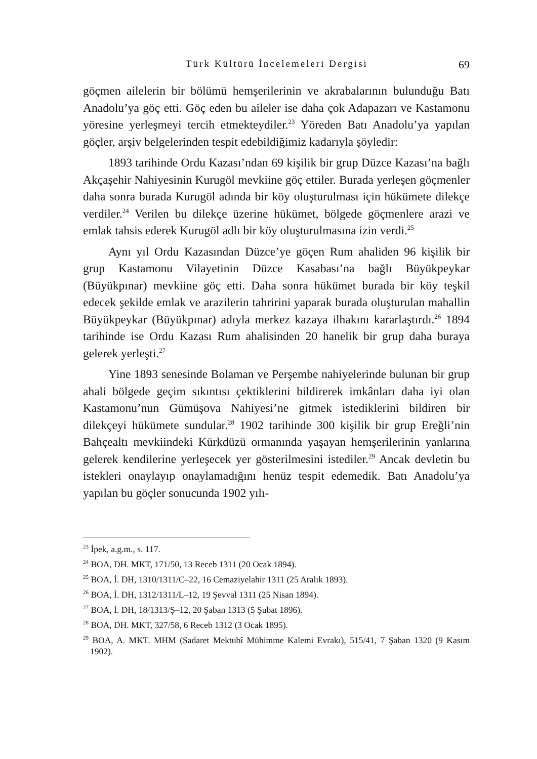Türk Kültürü İncelemeleri Dergisi 69
göçmen ailelerin bir bölümü hemşerilerinin ve akrabalarının bulunduğu Batı Anadolu’ya göç etti. Göç eden bu aileler ise daha çok Adapazarı ve Kastamonu yöresine yerleşmeyi tercih etmekteydiler.<sup>23</sup> Yöreden Batı Anadolu’ya yapılan göçler, arşiv belgelerinden tespit edebildiğimiz kadarıyla şöyledir:
1893 tarihinde Ordu Kazası’ndan 69 kişilik bir grup Düzce Kazası’na bağlı Akçaşehir Nahiyesinin Kurugöl mevkiine göç ettiler. Burada yerleşen göçmenler daha sonra burada Kurugöl adında bir köy oluşturulması için hükümete dilekçe verdiler.<sup>24</sup> Verilen bu dilekçe üzerine hükümet, bölgede göçmenlere arazi ve emlak tahsis ederek Kurugöl adlı bir köy oluşturulmasına izin verdi.<sup>25</sup>
Aynı yıl Ordu Kazasından Düzce’ye göçen Rum ahaliden 96 kişilik bir grup Kastamonu Vilayetinin Düzce Kasabası’na bağlı Büyükpeykar (Büyükpınar) mevkiine göç etti. Daha sonra hükümet burada bir köy teşkil edecek şekilde emlak ve arazilerin tahririni yaparak burada oluşturulan mahallin Büyükpeykar (Büyükpınar) adıyla merkez kazaya ilhakını kararlaştırdı.<sup>26</sup> 1894 tarihinde ise Ordu Kazası Rum ahalisinden 20 hanelik bir grup daha buraya gelerek yerleşti.<sup>27</sup>
Yine 1893 senesinde Bolaman ve Perşembe nahiyelerinde bulunan bir grup ahali bölgede geçim sıkıntısı çektiklerini bildirerek imkânları daha iyi olan Kastamonu’nun Gümüşova Nahiyesi’ne gitmek istediklerini bildiren bir dilekçeyi hükümete sundular.<sup>28</sup> 1902 tarihinde 300 kişilik bir grup Ereğli’nin Bahçealtı mevkiindeki Kürkdüzü ormanında yaşayan hemşerilerinin yanlarına gelerek kendilerine yerleşecek yer gösterilmesini istediler.<sup>29</sup> Ancak devletin bu istekleri onaylayıp onaylamadığını henüz tespit edemedik. Batı Anadolu’ya yapılan bu göçler sonucunda 1902 yılı-
<sup>23</sup> İpek, a.g.m., s. 117.
<sup>24</sup> BOA, DH. MKT, 171/50, 13 Receb 1311 (20 Ocak 1894).
<sup>25</sup> BOA, İ. DH, 1310/1311/C–22, 16 Cemaziyelahir 1311 (25 Aralık 1893).
<sup>26</sup> BOA, İ. DH, 1312/1311/L–12, 19 Şevval 1311 (25 Nisan 1894).
<sup>27</sup> BOA, İ. DH, 18/1313/Ş–12, 20 Şaban 1313 (5 Şubat 1896).
<sup>28</sup> BOA, DH. MKT, 327/58, 6 Receb 1312 (3 Ocak 1895).
<sup>29</sup> BOA, A. MKT. MHM (Sadaret Mektubî Mühimme Kalemi Evrakı), 515/41, 7 Şaban 1320 (9 Kasım 1902).